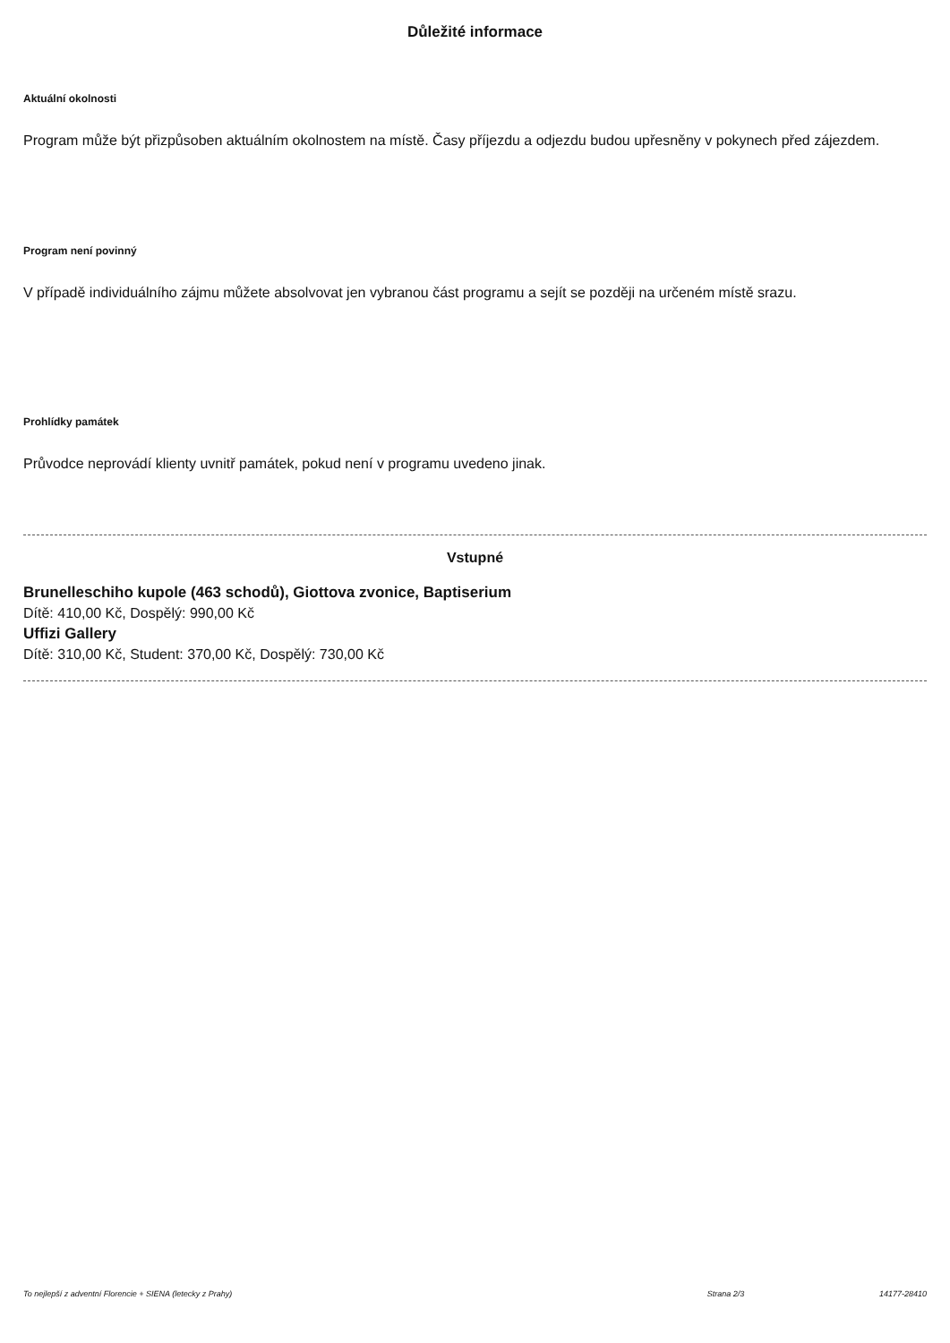Důležité informace
Aktuální okolnosti
Program může být přizpůsoben aktuálním okolnostem na místě. Časy příjezdu a odjezdu budou upřesněny v pokynech před zájezdem.
Program není povinný
V případě individuálního zájmu můžete absolvovat jen vybranou část programu a sejít se později na určeném místě srazu.
Prohlídky památek
Průvodce neprovádí klienty uvnitř památek, pokud není v programu uvedeno jinak.
Vstupné
Brunelleschiho kupole (463 schodů), Giottova zvonice, Baptiserium
Dítě: 410,00 Kč, Dospělý: 990,00 Kč
Uffizi Gallery
Dítě: 310,00 Kč, Student: 370,00 Kč, Dospělý: 730,00 Kč
To nejlepší z adventní Florencie + SIENA (letecky z Prahy) Strana 2/3 14177-28410